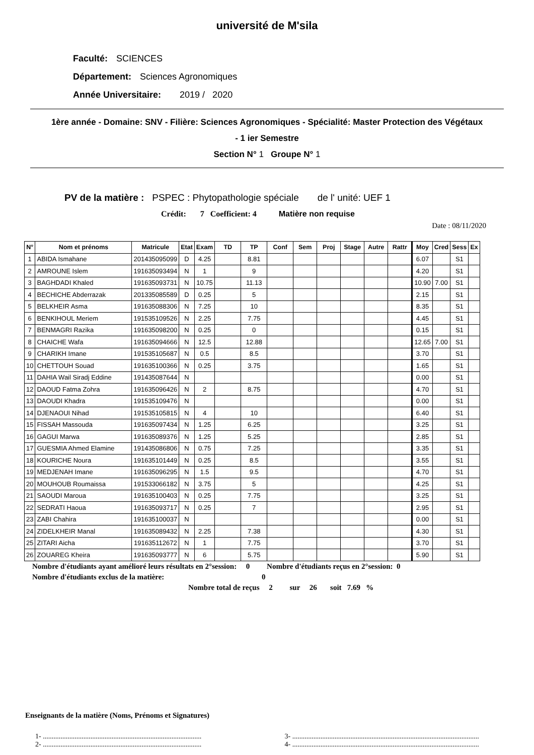université de M'sila
Faculté: SCIENCES
Département: Sciences Agronomiques
Année Universitaire: 2019 / 2020
1ère année - Domaine: SNV - Filière: Sciences Agronomiques - Spécialité: Master Protection des Végétaux
- 1 ier Semestre
Section N° 1 Groupe N° 1
PV de la matière : PSPEC : Phytopathologie spéciale de l' unité: UEF 1
Crédit: 7 Coefficient: 4 Matière non requise
Date : 08/11/2020
| N° | Nom et prénoms | Matricule | Etat | Exam | TD | TP | Conf | Sem | Proj | Stage | Autre | Rattr | Moy | Cred | Sess | Ex |
| --- | --- | --- | --- | --- | --- | --- | --- | --- | --- | --- | --- | --- | --- | --- | --- | --- |
| 1 | ABIDA Ismahane | 201435095099 | D | 4.25 | | 8.81 | | | | | | | 6.07 | | S1 | |
| 2 | AMROUNE Islem | 191635093494 | N | 1 | | 9 | | | | | | | 4.20 | | S1 | |
| 3 | BAGHDADI Khaled | 191635093731 | N | 10.75 | | 11.13 | | | | | | | 10.90 | 7.00 | S1 | |
| 4 | BECHICHE Abderrazak | 201335085589 | D | 0.25 | | 5 | | | | | | | 2.15 | | S1 | |
| 5 | BELKHEIR Asma | 191635088306 | N | 7.25 | | 10 | | | | | | | 8.35 | | S1 | |
| 6 | BENKIHOUL Meriem | 191535109526 | N | 2.25 | | 7.75 | | | | | | | 4.45 | | S1 | |
| 7 | BENMAGRI Razika | 191635098200 | N | 0.25 | | 0 | | | | | | | 0.15 | | S1 | |
| 8 | CHAICHE Wafa | 191635094666 | N | 12.5 | | 12.88 | | | | | | | 12.65 | 7.00 | S1 | |
| 9 | CHARIKH Imane | 191535105687 | N | 0.5 | | 8.5 | | | | | | | 3.70 | | S1 | |
| 10 | CHETTOUH Souad | 191635100366 | N | 0.25 | | 3.75 | | | | | | | 1.65 | | S1 | |
| 11 | DAHIA Wail Siradj Eddine | 191435087644 | N | | | | | | | | | | 0.00 | | S1 | |
| 12 | DAOUD Fatma Zohra | 191635096426 | N | 2 | | 8.75 | | | | | | | 4.70 | | S1 | |
| 13 | DAOUDI Khadra | 191535109476 | N | | | | | | | | | | 0.00 | | S1 | |
| 14 | DJENAOUI Nihad | 191535105815 | N | 4 | | 10 | | | | | | | 6.40 | | S1 | |
| 15 | FISSAH Massouda | 191635097434 | N | 1.25 | | 6.25 | | | | | | | 3.25 | | S1 | |
| 16 | GAGUI Marwa | 191635089376 | N | 1.25 | | 5.25 | | | | | | | 2.85 | | S1 | |
| 17 | GUESMIA Ahmed Elamine | 191435086806 | N | 0.75 | | 7.25 | | | | | | | 3.35 | | S1 | |
| 18 | KOURICHE Noura | 191635101449 | N | 0.25 | | 8.5 | | | | | | | 3.55 | | S1 | |
| 19 | MEDJENAH Imane | 191635096295 | N | 1.5 | | 9.5 | | | | | | | 4.70 | | S1 | |
| 20 | MOUHOUB Roumaissa | 191533066182 | N | 3.75 | | 5 | | | | | | | 4.25 | | S1 | |
| 21 | SAOUDI Maroua | 191635100403 | N | 0.25 | | 7.75 | | | | | | | 3.25 | | S1 | |
| 22 | SEDRATI Haoua | 191635093717 | N | 0.25 | | 7 | | | | | | | 2.95 | | S1 | |
| 23 | ZABI Chahira | 191635100037 | N | | | | | | | | | | 0.00 | | S1 | |
| 24 | ZIDELKHEIR Manal | 191635089432 | N | 2.25 | | 7.38 | | | | | | | 4.30 | | S1 | |
| 25 | ZITARI Aicha | 191635112672 | N | 1 | | 7.75 | | | | | | | 3.70 | | S1 | |
| 26 | ZOUAREG Kheira | 191635093777 | N | 6 | | 5.75 | | | | | | | 5.90 | | S1 | |
Nombre d'étudiants ayant amélioré leurs résultats en 2°session: 0 Nombre d'étudiants reçus en 2°session: 0
Nombre d'étudiants exclus de la matière: 0
Nombre total de reçus 2 sur 26 soit 7.69 %
Enseignants de la matière (Noms, Prénoms et Signatures)
1- ..........................................................................................
2- ..........................................................................................
3- ..........................................................................................................
4- ..........................................................................................................